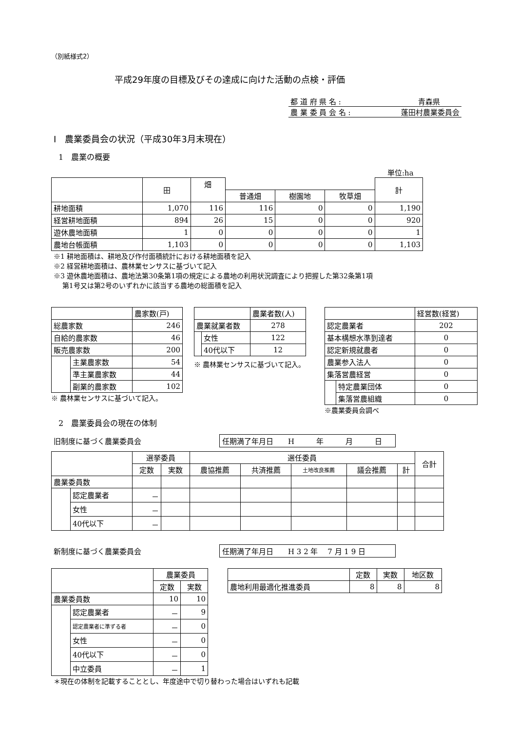（別紙様式2）
平成29年度の目標及びその達成に向けた活動の点検・評価
都 道 府 県 名 : 青森県
農 業 委 員 会 名 : 蓬田村農業委員会
Ⅰ　農業委員会の状況（平成30年3月末現在）
1　農業の概要
単位:ha
| | 田 | 畑 | | | | 計 |
| | | | 普通畑 | 樹園地 | 牧草畑 | |
| 耕地面積 | 1,070 | 116 | 116 | 0 | 0 | 1,190 |
| 経営耕地面積 | 894 | 26 | 15 | 0 | 0 | 920 |
| 遊休農地面積 | 1 | 0 | 0 | 0 | 0 | 1 |
| 農地台帳面積 | 1,103 | 0 | 0 | 0 | 0 | 1,103 |
※1 耕地面積は、耕地及び作付面積統計における耕地面積を記入
※2 経営耕地面積は、農林業センサスに基づいて記入
※3 遊休農地面積は、農地法第30条第1項の規定による農地の利用状況調査により把握した第32条第1項
第1号又は第2号のいずれかに該当する農地の総面積を記入
| | | 農家数(戸) |
| 総農家数 | | 246 |
| 自給的農家数 | | 46 |
| 販売農家数 | | 200 |
| | 主業農家数 | 54 |
| | 準主業農家数 | 44 |
| | 副業的農家数 | 102 |
※ 農林業センサスに基づいて記入。
| | | 農業者数(人) |
| 農業就業者数 | | 278 |
| | 女性 | 122 |
| | 40代以下 | 12 |
※ 農林業センサスに基づいて記入。
| | | 経営数(経営) |
| 認定農業者 | | 202 |
| 基本構想水準到達者 | | 0 |
| 認定新規就農者 | | 0 |
| 農業参入法人 | | 0 |
| 集落営農経営 | | 0 |
| | 特定農業団体 | 0 |
| | 集落営農組織 | 0 |
※農業委員会調べ
2　農業委員会の現在の体制
旧制度に基づく農業委員会 任期満了年月日　　H　　　年　　　月　　　日
| | | 選挙委員 | | 選任委員 | | | | | 合計 |
| | | 定数 | 実数 | 農協推薦 | 共済推薦 | 土地改良推薦 | 議会推薦 | 計 | |
| 農業委員数 | | | | | | | | | |
| | 認定農業者 | － | | | | | | | |
| | 女性 | － | | | | | | | |
| | 40代以下 | － | | | | | | | |
新制度に基づく農業委員会 任期満了年月日　　H 3 2 年　 7 月 1 9 日
| | | 農業委員 | |
| | | 定数 | 実数 |
| 農業委員数 | | 10 | 10 |
| | 認定農業者 | － | 9 |
| | 認定農業者に準ずる者 | － | 0 |
| | 女性 | － | 0 |
| | 40代以下 | － | 0 |
| | 中立委員 | － | 1 |
| | 定数 | 実数 | 地区数 |
| 農地利用最適化推進委員 | 8 | 8 | 8 |
＊現在の体制を記載することとし、年度途中で切り替わった場合はいずれも記載